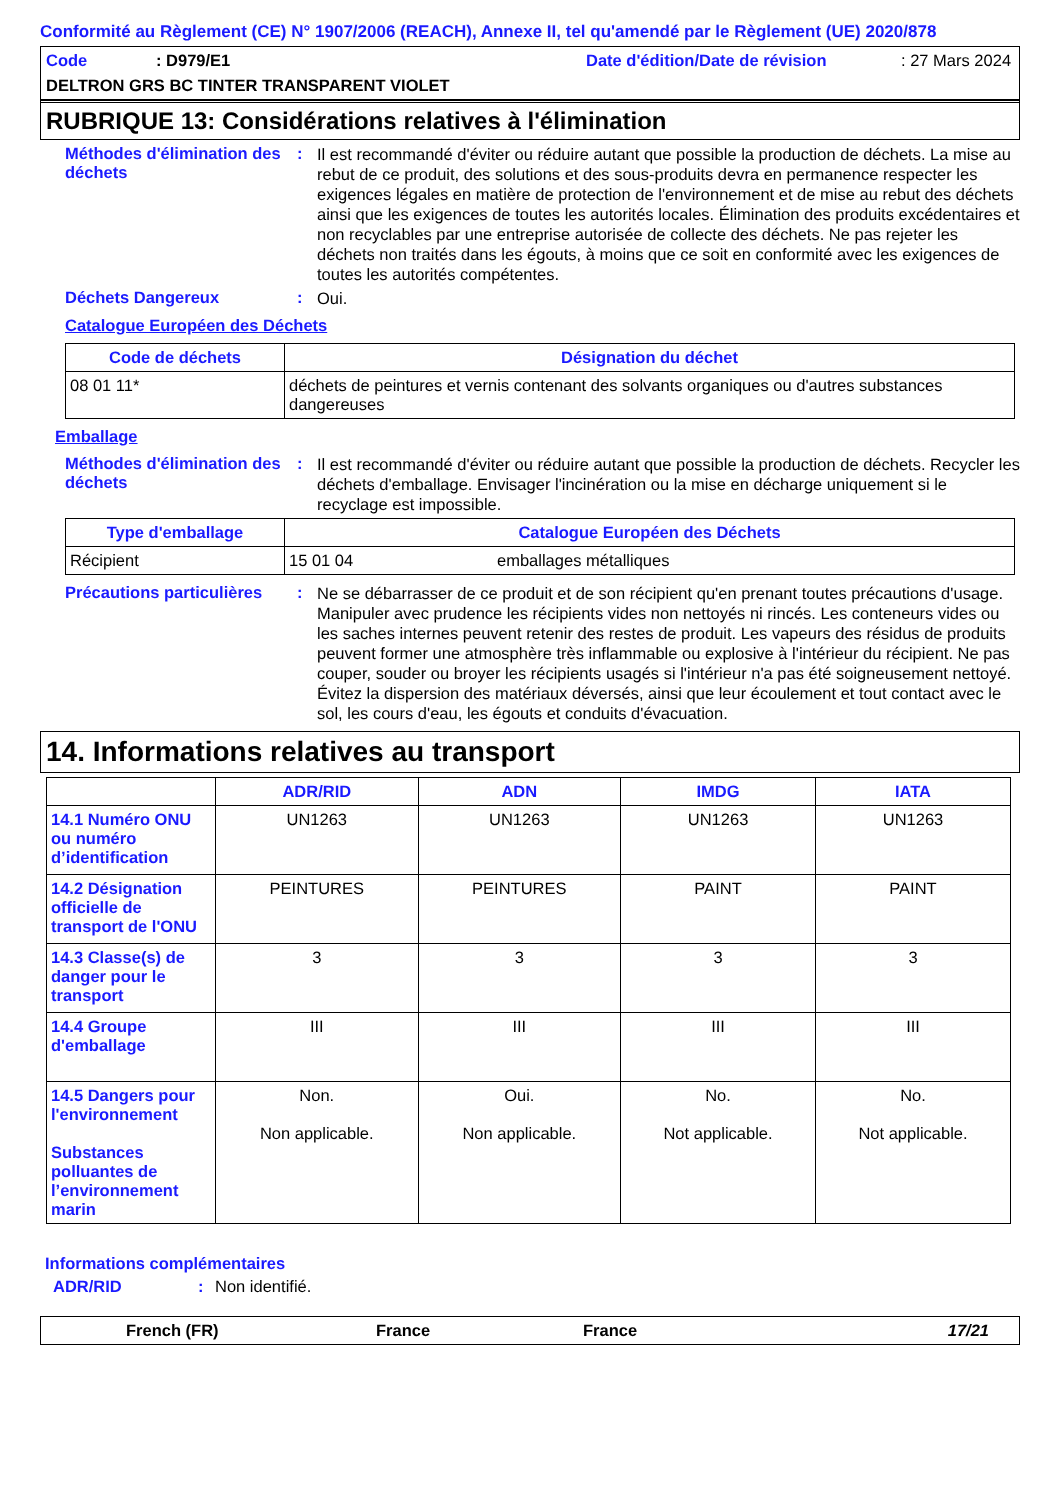Conformité au Règlement (CE) N° 1907/2006 (REACH), Annexe II, tel qu'amendé par le Règlement (UE) 2020/878
Code: D979/E1 Date d'édition/Date de révision: 27 Mars 2024
DELTRON GRS BC TINTER TRANSPARENT VIOLET
RUBRIQUE 13: Considérations relatives à l'élimination
Méthodes d'élimination des déchets
:
Il est recommandé d'éviter ou réduire autant que possible la production de déchets. La mise au rebut de ce produit, des solutions et des sous-produits devra en permanence respecter les exigences légales en matière de protection de l'environnement et de mise au rebut des déchets ainsi que les exigences de toutes les autorités locales. Élimination des produits excédentaires et non recyclables par une entreprise autorisée de collecte des déchets. Ne pas rejeter les déchets non traités dans les égouts, à moins que ce soit en conformité avec les exigences de toutes les autorités compétentes.
Déchets Dangereux :
Oui.
Catalogue Européen des Déchets
| Code de déchets | Désignation du déchet |
| --- | --- |
| 08 01 11* | déchets de peintures et vernis contenant des solvants organiques ou d'autres substances dangereuses |
Emballage
Méthodes d'élimination des déchets
:
Il est recommandé d'éviter ou réduire autant que possible la production de déchets. Recycler les déchets d'emballage. Envisager l'incinération ou la mise en décharge uniquement si le recyclage est impossible.
| Type d'emballage | Catalogue Européen des Déchets | |
| --- | --- | --- |
| Récipient | 15 01 04 | emballages métalliques |
Précautions particulières
:
Ne se débarrasser de ce produit et de son récipient qu'en prenant toutes précautions d'usage. Manipuler avec prudence les récipients vides non nettoyés ni rincés. Les conteneurs vides ou les saches internes peuvent retenir des restes de produit. Les vapeurs des résidus de produits peuvent former une atmosphère très inflammable ou explosive à l'intérieur du récipient. Ne pas couper, souder ou broyer les récipients usagés si l'intérieur n'a pas été soigneusement nettoyé. Évitez la dispersion des matériaux déversés, ainsi que leur écoulement et tout contact avec le sol, les cours d'eau, les égouts et conduits d'évacuation.
14. Informations relatives au transport
| | ADR/RID | ADN | IMDG | IATA |
| --- | --- | --- | --- | --- |
| 14.1 Numéro ONU ou numéro d’identification | UN1263 | UN1263 | UN1263 | UN1263 |
| 14.2 Désignation officielle de transport de l'ONU | PEINTURES | PEINTURES | PAINT | PAINT |
| 14.3 Classe(s) de danger pour le transport | 3 | 3 | 3 | 3 |
| 14.4 Groupe d'emballage | III | III | III | III |
| 14.5 Dangers pour l'environnement Substances polluantes de l’environnement marin | Non. Non applicable. | Oui. Non applicable. | No. Not applicable. | No. Not applicable. |
Informations complémentaires
ADR/RID: Non identifié.
French (FR) France France 17/21